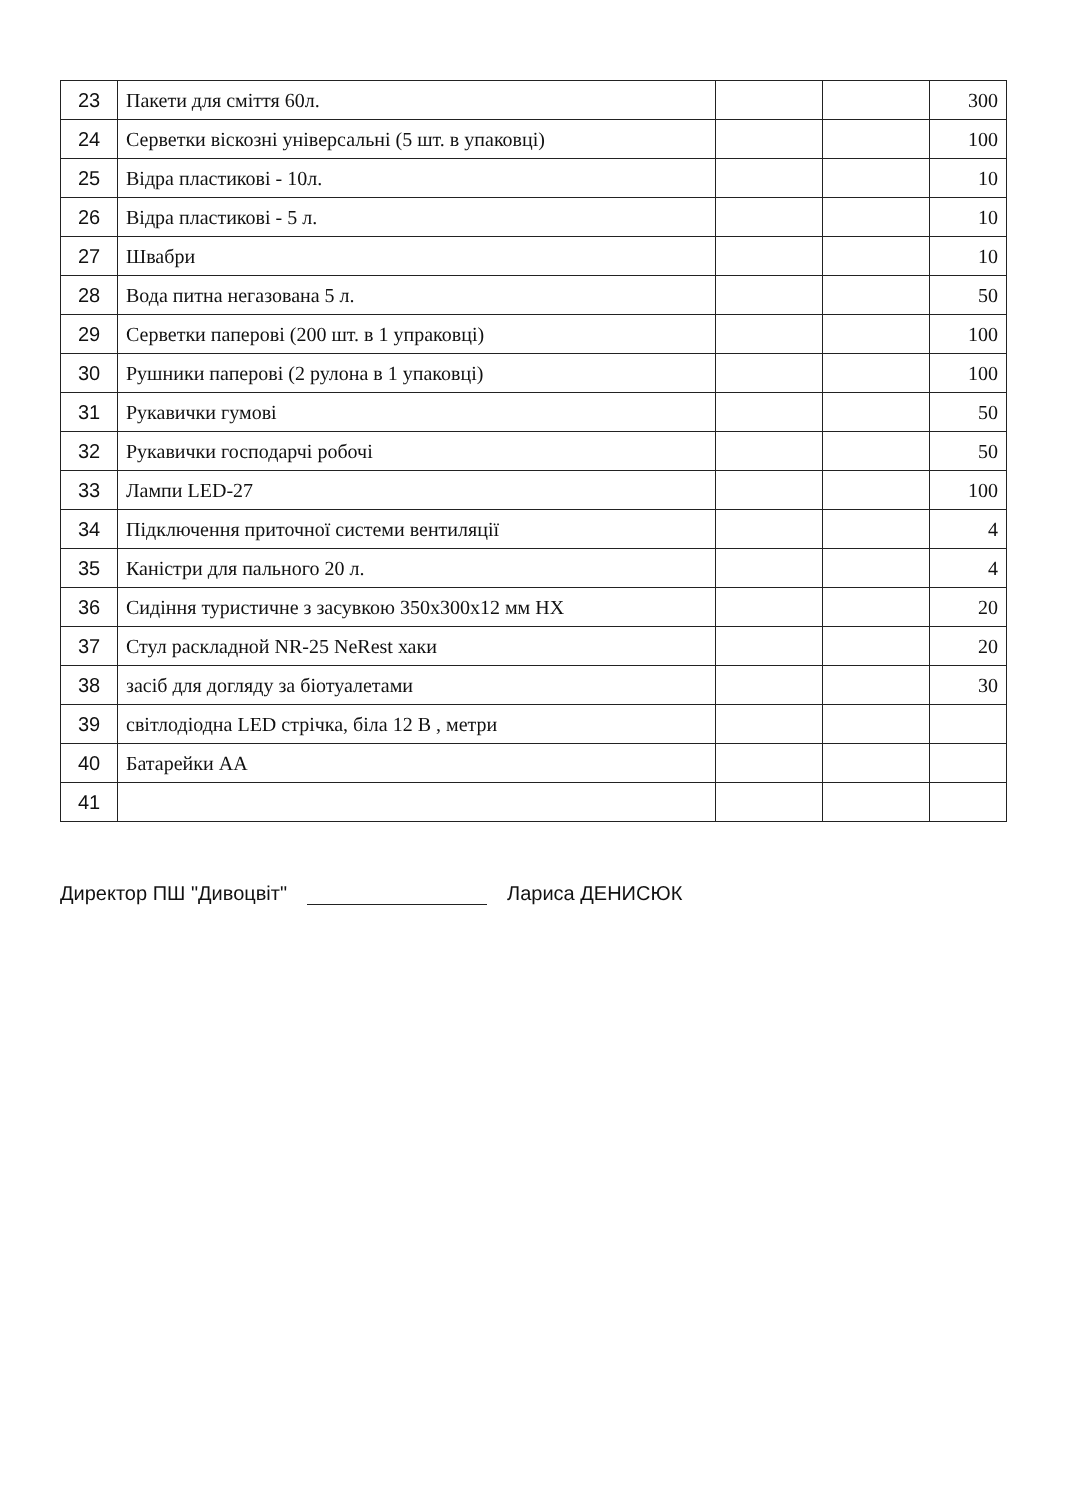| 23 | Пакети для сміття 60л. | | | 300 |
| 24 | Серветки віскозні універсальні (5 шт. в упаковці) | | | 100 |
| 25 | Відра пластикові - 10л. | | | 10 |
| 26 | Відра пластикові - 5 л. | | | 10 |
| 27 | Швабри | | | 10 |
| 28 | Вода питна негазована 5 л. | | | 50 |
| 29 | Серветки паперові (200 шт. в 1 упраковці) | | | 100 |
| 30 | Рушники паперові (2 рулона в 1 упаковці) | | | 100 |
| 31 | Рукавички гумові | | | 50 |
| 32 | Рукавички господарчі робочі | | | 50 |
| 33 | Лампи LED-27 | | | 100 |
| 34 | Підключення приточної системи вентиляції | | | 4 |
| 35 | Каністри для пального 20 л. | | | 4 |
| 36 | Сидіння туристичне з засувкою 350х300х12 мм НХ | | | 20 |
| 37 | Стул раскладной NR-25 NeRest хаки | | | 20 |
| 38 | засіб для догляду за біотуалетами | | | 30 |
| 39 | світлодіодна LED стрічка, біла 12 В , метри | | | |
| 40 | Батарейки АА | | | |
| 41 | | | | |
Директор ПШ "Дивоцвіт" Лариса ДЕНИСЮК